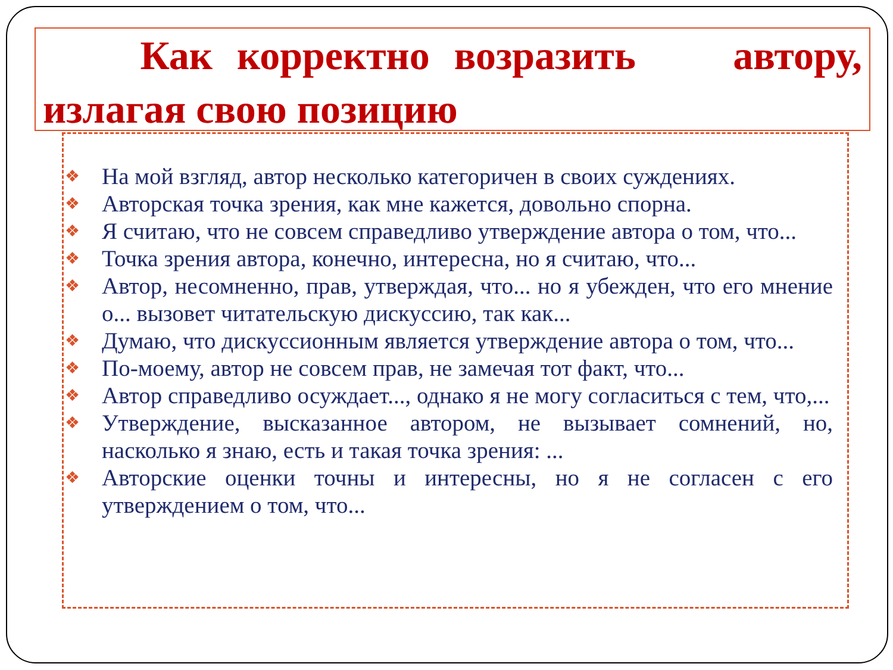Как корректно возразить автору, излагая свою позицию
❖ На мой взгляд, автор несколько категоричен в своих суждениях.
❖ Авторская точка зрения, как мне кажется, довольно спорна.
❖ Я считаю, что не совсем справедливо утверждение автора о том, что...
❖ Точка зрения автора, конечно, интересна, но я считаю, что...
❖ Автор, несомненно, прав, утверждая, что... но я убежден, что его мнение о... вызовет читательскую дискуссию, так как...
❖ Думаю, что дискуссионным является утверждение автора о том, что...
❖ По-моему, автор не совсем прав, не замечая тот факт, что...
❖ Автор справедливо осуждает..., однако я не могу согласиться с тем, что,...
❖ Утверждение, высказанное автором, не вызывает сомнений, но, насколько я знаю, есть и такая точка зрения: ...
❖ Авторские оценки точны и интересны, но я не согласен с его утверждением о том, что...